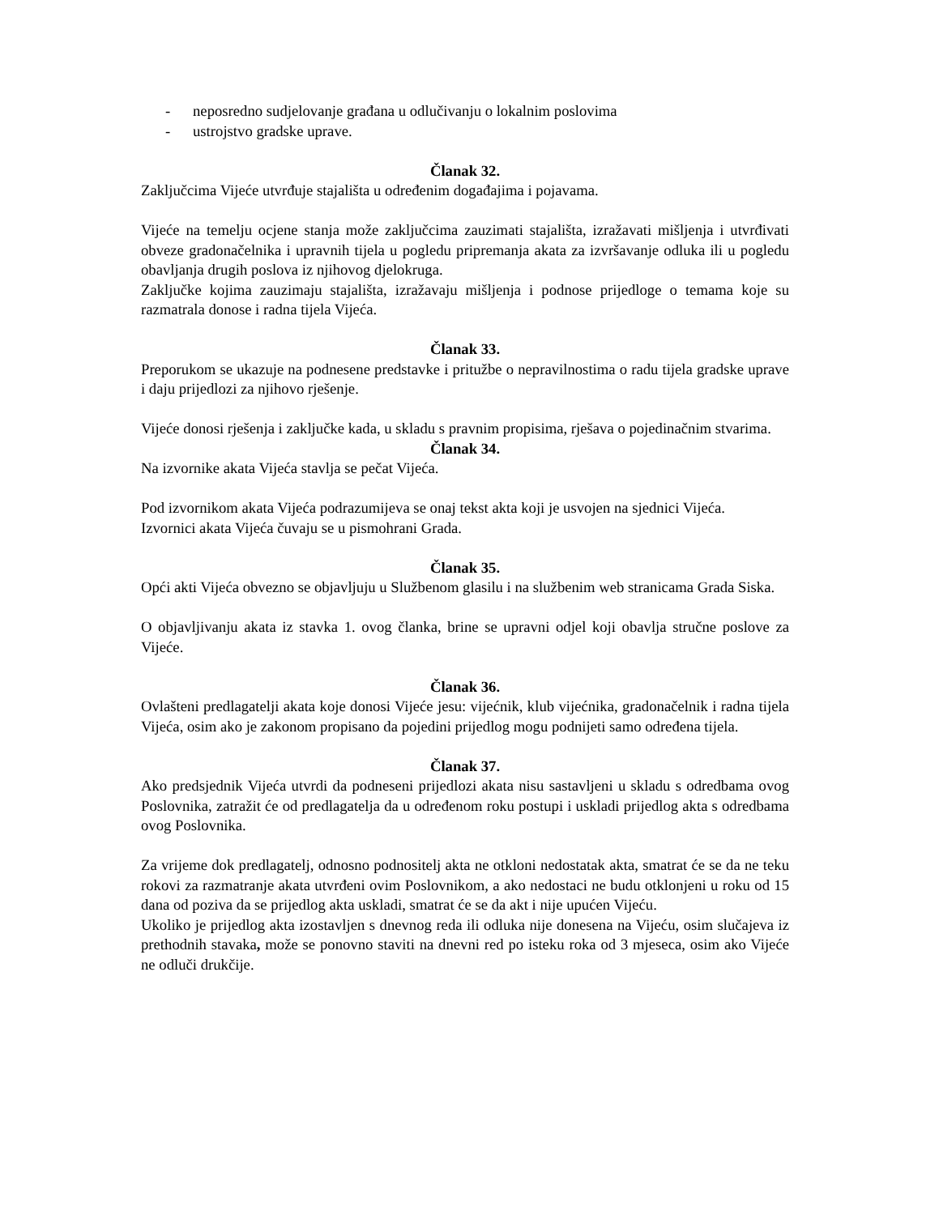- neposredno sudjelovanje građana u odlučivanju o lokalnim poslovima
- ustrojstvo gradske uprave.
Članak 32.
Zaključcima Vijeće utvrđuje stajališta u određenim događajima i pojavama.
Vijeće na temelju ocjene stanja može zaključcima zauzimati stajališta, izražavati mišljenja i utvrđivati obveze gradonačelnika i upravnih tijela u pogledu pripremanja akata za izvršavanje odluka ili u pogledu obavljanja drugih poslova iz njihovog djelokruga.
Zaključke kojima zauzimaju stajališta, izražavaju mišljenja i podnose prijedloge o temama koje su razmatrala donose i radna tijela Vijeća.
Članak 33.
Preporukom se ukazuje na podnesene predstavke i pritužbe o nepravilnostima o radu tijela gradske uprave i daju prijedlozi za njihovo rješenje.
Vijeće donosi rješenja i zaključke kada, u skladu s pravnim propisima, rješava o pojedinačnim stvarima.
Članak 34.
Na izvornike akata Vijeća stavlja se pečat Vijeća.
Pod izvornikom akata Vijeća podrazumijeva se onaj tekst akta koji je usvojen na sjednici Vijeća.
Izvornici akata Vijeća čuvaju se u pismohrani Grada.
Članak 35.
Opći akti Vijeća obvezno se objavljuju u Službenom glasilu i na službenim web stranicama Grada Siska.
O objavljivanju akata iz stavka 1. ovog članka, brine se upravni odjel koji obavlja stručne poslove za Vijeće.
Članak 36.
Ovlašteni predlagatelji akata koje donosi Vijeće jesu: vijećnik, klub vijećnika, gradonačelnik i radna tijela Vijeća, osim ako je zakonom propisano da pojedini prijedlog mogu podnijeti samo određena tijela.
Članak 37.
Ako predsjednik Vijeća utvrdi da podneseni prijedlozi akata nisu sastavljeni u skladu s odredbama ovog Poslovnika, zatražit će od predlagatelja da u određenom roku postupi i uskladi prijedlog akta s odredbama ovog Poslovnika.
Za vrijeme dok predlagatelj, odnosno podnositelj akta ne otkloni nedostatak akta, smatrat će se da ne teku rokovi za razmatranje akata utvrđeni ovim Poslovnikom, a ako nedostaci ne budu otklonjeni u roku od 15 dana od poziva da se prijedlog akta uskladi, smatrat će se da akt i nije upućen Vijeću.
Ukoliko je prijedlog akta izostavljen s dnevnog reda ili odluka nije donesena na Vijeću, osim slučajeva iz prethodnih stavaka, može se ponovno staviti na dnevni red po isteku roka od 3 mjeseca, osim ako Vijeće ne odluči drukčije.